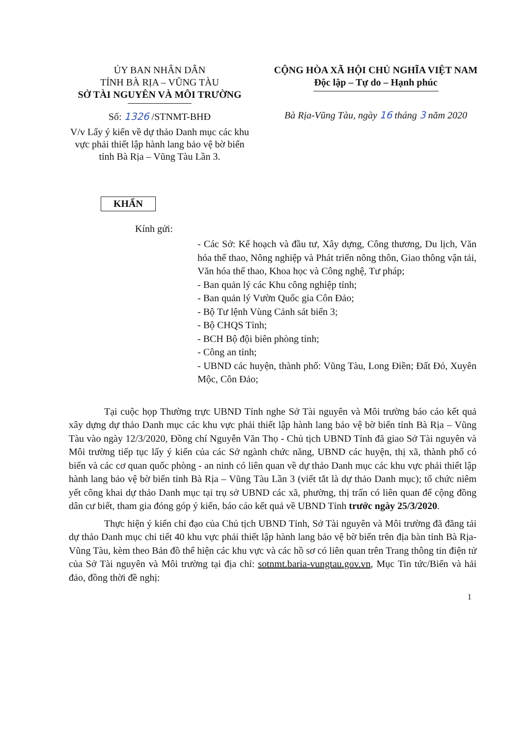ỦY BAN NHÂN DÂN
TỈNH BÀ RỊA – VŨNG TÀU
SỞ TÀI NGUYÊN VÀ MÔI TRƯỜNG
Số: 1326 /STNMT-BHĐ
V/v Lấy ý kiến về dự thảo Danh mục các khu vực phải thiết lập hành lang bảo vệ bờ biển tỉnh Bà Rịa – Vũng Tàu Lần 3.
CỘNG HÒA XÃ HỘI CHỦ NGHĨA VIỆT NAM
Độc lập – Tự do – Hạnh phúc
Bà Rịa-Vũng Tàu, ngày 16 tháng 3 năm 2020
KHẨN
Kính gửi:
- Các Sở: Kế hoạch và đầu tư, Xây dựng, Công thương, Du lịch, Văn hóa thể thao, Nông nghiệp và Phát triển nông thôn, Giao thông vận tải, Văn hóa thể thao, Khoa học và Công nghệ, Tư pháp;
- Ban quản lý các Khu công nghiệp tỉnh;
- Ban quản lý Vườn Quốc gia Côn Đảo;
- Bộ Tư lệnh Vùng Cảnh sát biển 3;
- Bộ CHQS Tỉnh;
- BCH Bộ đội biên phòng tỉnh;
- Công an tỉnh;
- UBND các huyện, thành phố: Vũng Tàu, Long Điền; Đất Đỏ, Xuyên Mộc, Côn Đảo;
Tại cuộc họp Thường trực UBND Tỉnh nghe Sở Tài nguyên và Môi trường báo cáo kết quả xây dựng dự thảo Danh mục các khu vực phải thiết lập hành lang bảo vệ bờ biển tỉnh Bà Rịa – Vũng Tàu vào ngày 12/3/2020, Đồng chí Nguyễn Văn Thọ - Chủ tịch UBND Tỉnh đã giao Sở Tài nguyên và Môi trường tiếp tục lấy ý kiến của các Sở ngành chức năng, UBND các huyện, thị xã, thành phố có biển và các cơ quan quốc phòng - an ninh có liên quan về dự thảo Danh mục các khu vực phải thiết lập hành lang bảo vệ bờ biển tỉnh Bà Rịa – Vũng Tàu Lần 3 (viết tắt là dự thảo Danh mục); tổ chức niêm yết công khai dự thảo Danh mục tại trụ sở UBND các xã, phường, thị trấn có liên quan để cộng đồng dân cư biết, tham gia đóng góp ý kiến, báo cáo kết quả về UBND Tỉnh trước ngày 25/3/2020.
Thực hiện ý kiến chỉ đạo của Chủ tịch UBND Tỉnh, Sở Tài nguyên và Môi trường đã đăng tải dự thảo Danh mục chi tiết 40 khu vực phải thiết lập hành lang bảo vệ bờ biển trên địa bàn tỉnh Bà Rịa-Vũng Tàu, kèm theo Bản đồ thể hiện các khu vực và các hồ sơ có liên quan trên Trang thông tin điện tử của Sở Tài nguyên và Môi trường tại địa chỉ: sotnmt.baria-vungtau.gov.vn, Mục Tin tức/Biển và hải đảo, đồng thời đề nghị:
1